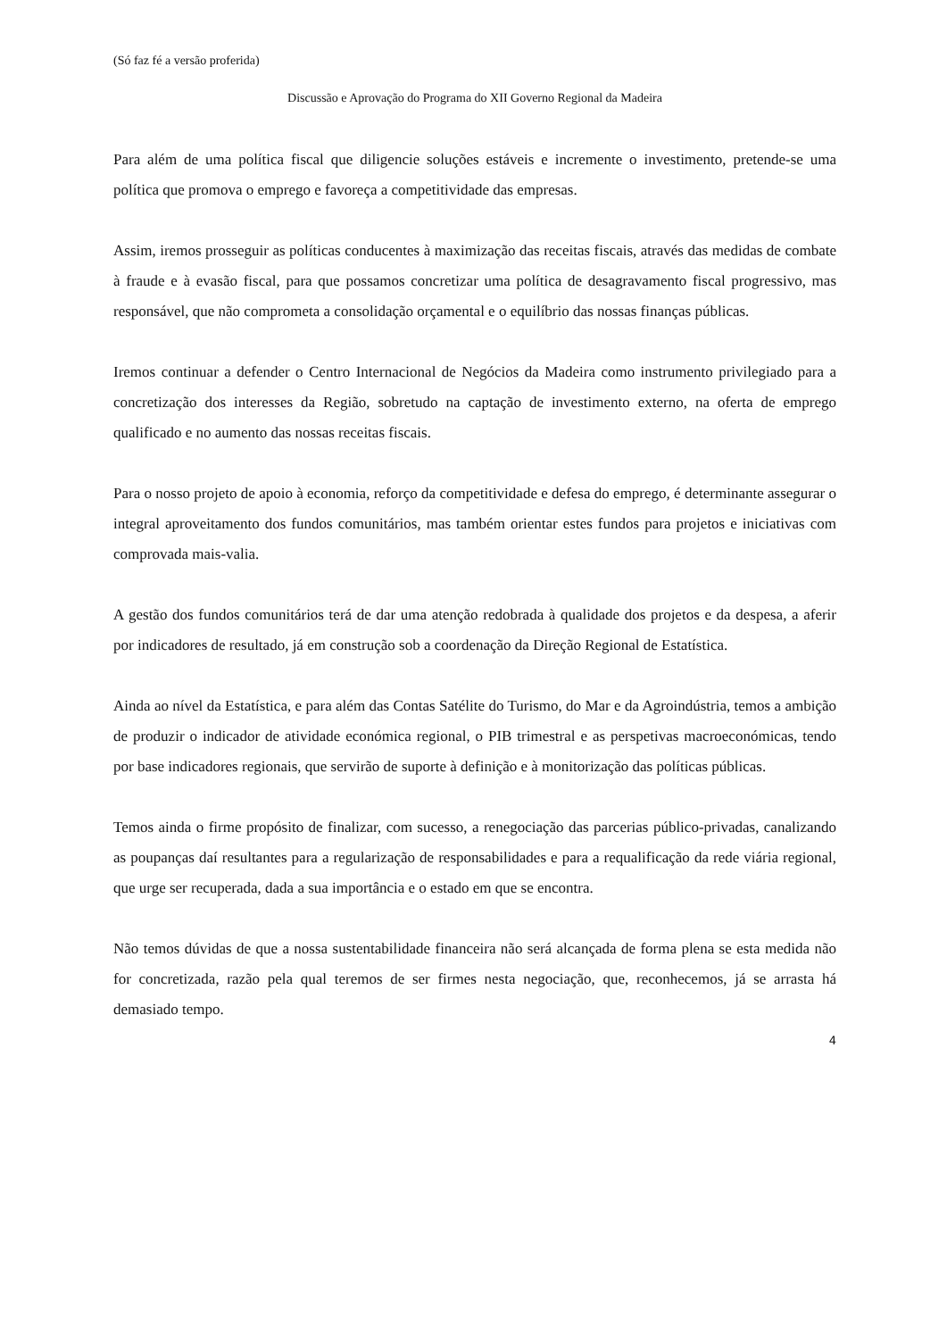(Só faz fé a versão proferida)
Discussão e Aprovação do Programa do XII Governo Regional da Madeira
Para além de uma política fiscal que diligencie soluções estáveis e incremente o investimento, pretende-se uma política que promova o emprego e favoreça a competitividade das empresas.
Assim, iremos prosseguir as políticas conducentes à maximização das receitas fiscais, através das medidas de combate à fraude e à evasão fiscal, para que possamos concretizar uma política de desagravamento fiscal progressivo, mas responsável, que não comprometa a consolidação orçamental e o equilíbrio das nossas finanças públicas.
Iremos continuar a defender o Centro Internacional de Negócios da Madeira como instrumento privilegiado para a concretização dos interesses da Região, sobretudo na captação de investimento externo, na oferta de emprego qualificado e no aumento das nossas receitas fiscais.
Para o nosso projeto de apoio à economia, reforço da competitividade e defesa do emprego, é determinante assegurar o integral aproveitamento dos fundos comunitários, mas também orientar estes fundos para projetos e iniciativas com comprovada mais-valia.
A gestão dos fundos comunitários terá de dar uma atenção redobrada à qualidade dos projetos e da despesa, a aferir por indicadores de resultado, já em construção sob a coordenação da Direção Regional de Estatística.
Ainda ao nível da Estatística, e para além das Contas Satélite do Turismo, do Mar e da Agroindústria, temos a ambição de produzir o indicador de atividade económica regional, o PIB trimestral e as perspetivas macroeconómicas, tendo por base indicadores regionais, que servirão de suporte à definição e à monitorização das políticas públicas.
Temos ainda o firme propósito de finalizar, com sucesso, a renegociação das parcerias público-privadas, canalizando as poupanças daí resultantes para a regularização de responsabilidades e para a requalificação da rede viária regional, que urge ser recuperada, dada a sua importância e o estado em que se encontra.
Não temos dúvidas de que a nossa sustentabilidade financeira não será alcançada de forma plena se esta medida não for concretizada, razão pela qual teremos de ser firmes nesta negociação, que, reconhecemos, já se arrasta há demasiado tempo.
4